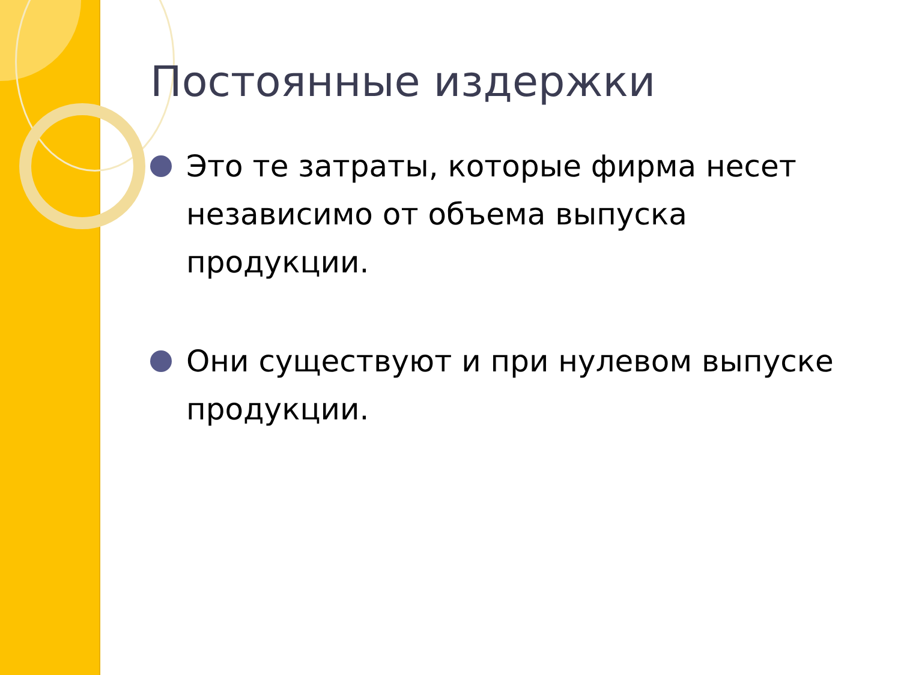Постоянные издержки
Это те затраты, которые фирма несет независимо от объема выпуска продукции.
Они существуют и при нулевом выпуске продукции.